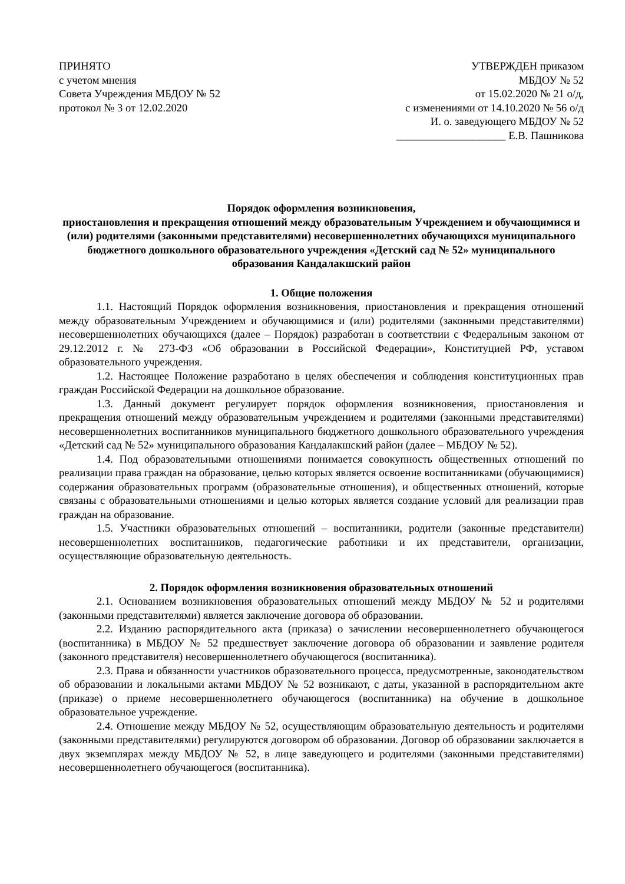ПРИНЯТО
с учетом мнения
Совета Учреждения МБДОУ № 52
протокол № 3 от 12.02.2020
УТВЕРЖДЕН приказом
МБДОУ № 52
от 15.02.2020 № 21 о/д,
с изменениями от 14.10.2020 № 56 о/д
И. о. заведующего МБДОУ № 52
____________________ Е.В. Пашникова
Порядок оформления возникновения,
приостановления и прекращения отношений между образовательным Учреждением и обучающимися и (или) родителями (законными представителями) несовершеннолетних обучающихся муниципального бюджетного дошкольного образовательного учреждения «Детский сад № 52» муниципального образования Кандалакшский район
1. Общие положения
1.1. Настоящий Порядок оформления возникновения, приостановления и прекращения отношений между образовательным Учреждением и обучающимися и (или) родителями (законными представителями) несовершеннолетних обучающихся (далее – Порядок) разработан в соответствии с Федеральным законом от 29.12.2012 г. № 273-ФЗ «Об образовании в Российской Федерации», Конституцией РФ, уставом образовательного учреждения.
1.2. Настоящее Положение разработано в целях обеспечения и соблюдения конституционных прав граждан Российской Федерации на дошкольное образование.
1.3. Данный документ регулирует порядок оформления возникновения, приостановления и прекращения отношений между образовательным учреждением и родителями (законными представителями) несовершеннолетних воспитанников муниципального бюджетного дошкольного образовательного учреждения «Детский сад № 52» муниципального образования Кандалакшский район (далее – МБДОУ № 52).
1.4. Под образовательными отношениями понимается совокупность общественных отношений по реализации права граждан на образование, целью которых является освоение воспитанниками (обучающимися) содержания образовательных программ (образовательные отношения), и общественных отношений, которые связаны с образовательными отношениями и целью которых является создание условий для реализации прав граждан на образование.
1.5. Участники образовательных отношений – воспитанники, родители (законные представители) несовершеннолетних воспитанников, педагогические работники и их представители, организации, осуществляющие образовательную деятельность.
2. Порядок оформления возникновения образовательных отношений
2.1. Основанием возникновения образовательных отношений между МБДОУ № 52 и родителями (законными представителями) является заключение договора об образовании.
2.2. Изданию распорядительного акта (приказа) о зачислении несовершеннолетнего обучающегося (воспитанника) в МБДОУ № 52 предшествует заключение договора об образовании и заявление родителя (законного представителя) несовершеннолетнего обучающегося (воспитанника).
2.3. Права и обязанности участников образовательного процесса, предусмотренные, законодательством об образовании и локальными актами МБДОУ № 52 возникают, с даты, указанной в распорядительном акте (приказе) о приеме несовершеннолетнего обучающегося (воспитанника) на обучение в дошкольное образовательное учреждение.
2.4. Отношение между МБДОУ № 52, осуществляющим образовательную деятельность и родителями (законными представителями) регулируются договором об образовании. Договор об образовании заключается в двух экземплярах между МБДОУ № 52, в лице заведующего и родителями (законными представителями) несовершеннолетнего обучающегося (воспитанника).